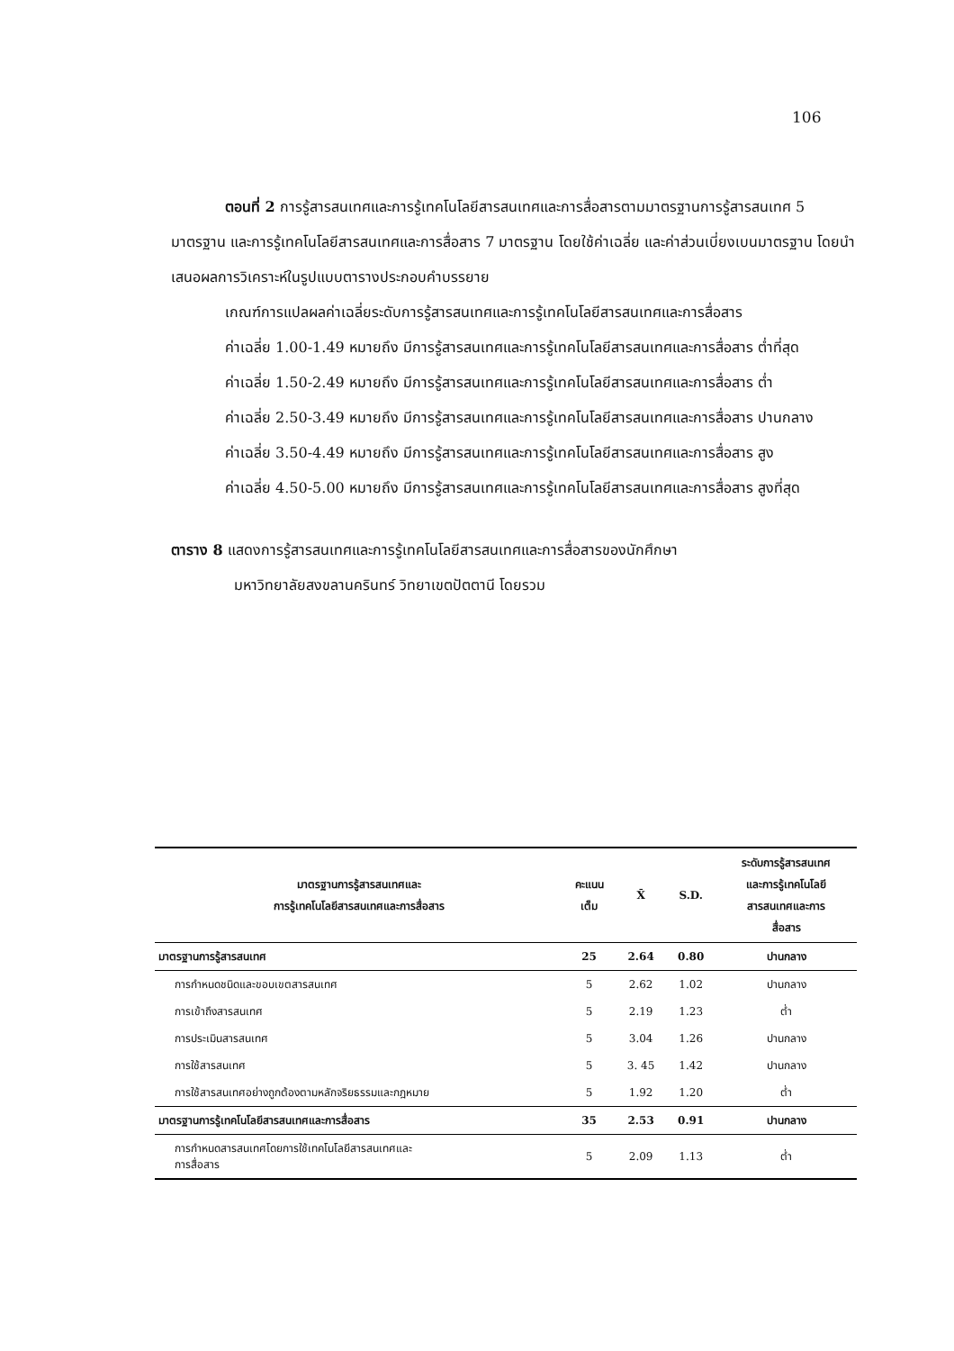106
ตอนที่ 2 การรู้สารสนเทศและการรู้เทคโนโลยีสารสนเทศและการสื่อสารตามมาตรฐานการรู้สารสนเทศ 5 มาตรฐาน และการรู้เทคโนโลยีสารสนเทศและการสื่อสาร 7 มาตรฐาน โดยใช้ค่าเฉลี่ย และค่าส่วนเบี่ยงเบนมาตรฐาน โดยนำเสนอผลการวิเคราะห์ในรูปแบบตารางประกอบคำบรรยาย
เกณฑ์การแปลผลค่าเฉลี่ยระดับการรู้สารสนเทศและการรู้เทคโนโลยีสารสนเทศและการสื่อสาร
ค่าเฉลี่ย 1.00-1.49 หมายถึง มีการรู้สารสนเทศและการรู้เทคโนโลยีสารสนเทศและการสื่อสาร ต่ำที่สุด
ค่าเฉลี่ย 1.50-2.49 หมายถึง มีการรู้สารสนเทศและการรู้เทคโนโลยีสารสนเทศและการสื่อสาร ต่ำ
ค่าเฉลี่ย 2.50-3.49 หมายถึง มีการรู้สารสนเทศและการรู้เทคโนโลยีสารสนเทศและการสื่อสาร ปานกลาง
ค่าเฉลี่ย 3.50-4.49 หมายถึง มีการรู้สารสนเทศและการรู้เทคโนโลยีสารสนเทศและการสื่อสาร สูง
ค่าเฉลี่ย 4.50-5.00 หมายถึง มีการรู้สารสนเทศและการรู้เทคโนโลยีสารสนเทศและการสื่อสาร สูงที่สุด
ตาราง 8 แสดงการรู้สารสนเทศและการรู้เทคโนโลยีสารสนเทศและการสื่อสารของนักศึกษา
มหาวิทยาลัยสงขลานครินทร์ วิทยาเขตปัตตานี โดยรวม
| มาตรฐานการรู้สารสนเทศและ การรู้เทคโนโลยีสารสนเทศและการสื่อสาร | คะแนน เต็ม | X̄ | S.D. | ระดับการรู้สารสนเทศ และการรู้เทคโนโลยี สารสนเทศและการ สื่อสาร |
| --- | --- | --- | --- | --- |
| มาตรฐานการรู้สารสนเทศ | 25 | 2.64 | 0.80 | ปานกลาง |
| การกำหนดชนิดและขอบเขตสารสนเทศ | 5 | 2.62 | 1.02 | ปานกลาง |
| การเข้าถึงสารสนเทศ | 5 | 2.19 | 1.23 | ต่ำ |
| การประเมินสารสนเทศ | 5 | 3.04 | 1.26 | ปานกลาง |
| การใช้สารสนเทศ | 5 | 3. 45 | 1.42 | ปานกลาง |
| การใช้สารสนเทศอย่างถูกต้องตามหลักจริยธรรมและกฎหมาย | 5 | 1.92 | 1.20 | ต่ำ |
| มาตรฐานการรู้เทคโนโลยีสารสนเทศและการสื่อสาร | 35 | 2.53 | 0.91 | ปานกลาง |
| การกำหนดสารสนเทศโดยการใช้เทคโนโลยีสารสนเทศและ การสื่อสาร | 5 | 2.09 | 1.13 | ต่ำ |